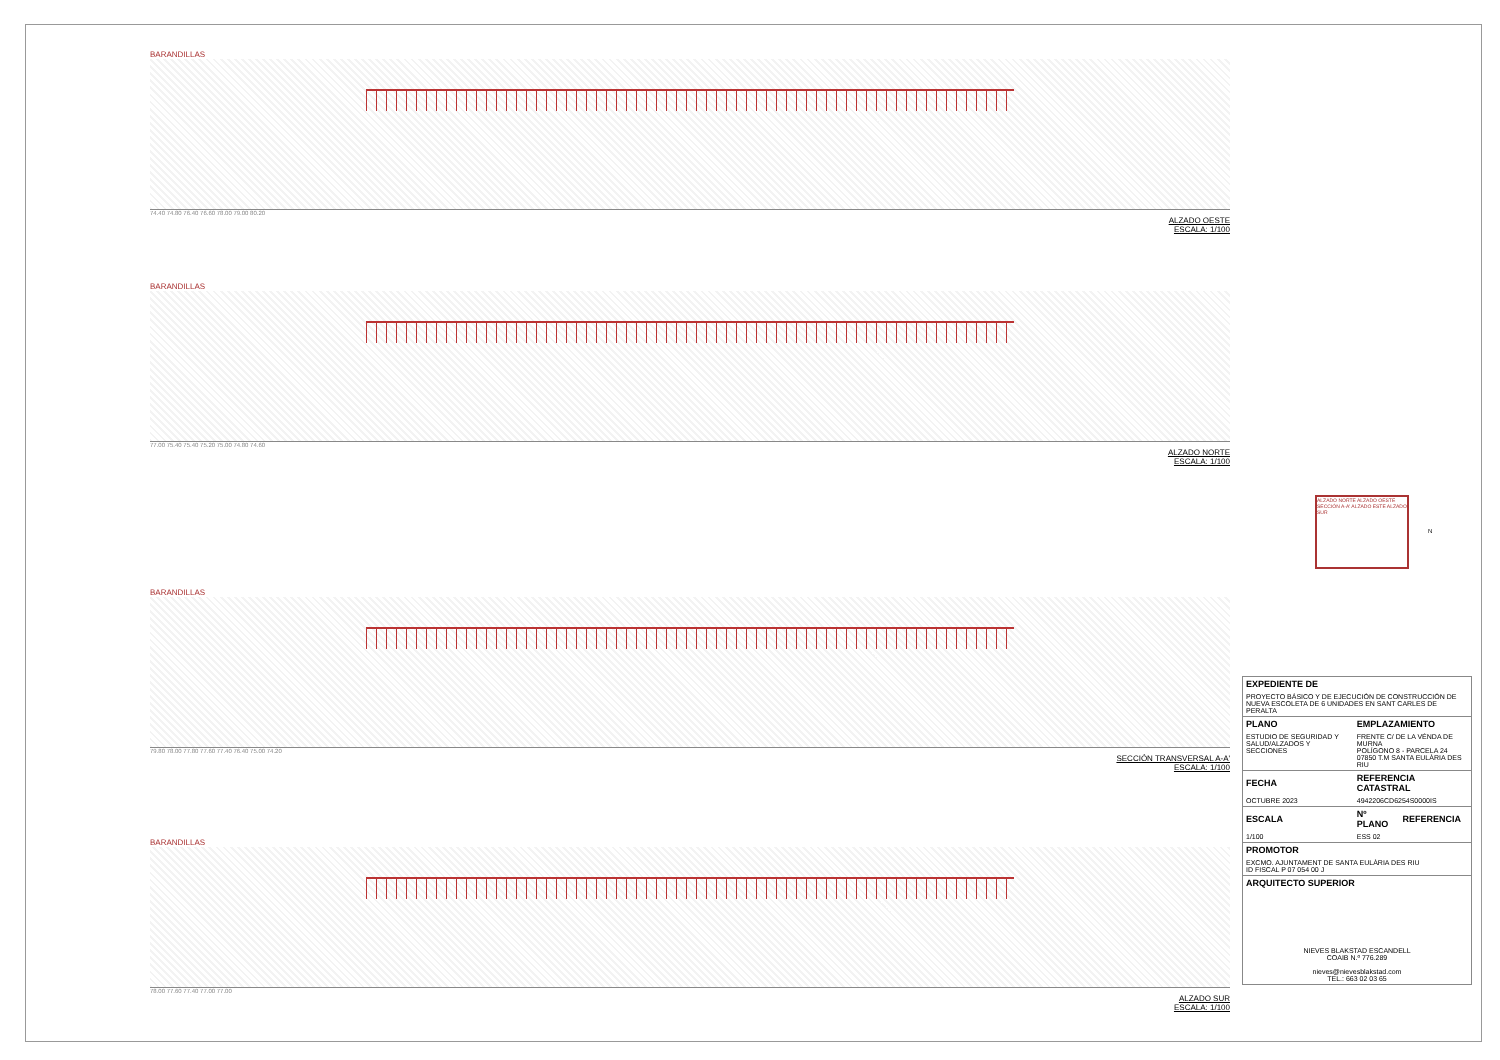BARANDILLAS
74.40 74.80 76.40 76.60 78.00 79.00 80.20
ALZADO OESTE
ESCALA: 1/100
BARANDILLAS
77.00 75.40 75.40 75.20 75.00 74.80 74.60
ALZADO NORTE
ESCALA: 1/100
ALZADO NORTE ALZADO OESTE SECCIÓN A-A' ALZADO ESTE ALZADO SUR
N
BARANDILLAS
79.80 78.00 77.80 77.60 77.40 76.40 75.00 74.20
SECCIÓN TRANSVERSAL A-A'
ESCALA: 1/100
BARANDILLAS
78.00 77.60 77.40 77.00 77.00
ALZADO SUR
ESCALA: 1/100
| EXPEDIENTE DE | | |
| --- | --- | --- |
| PROYECTO BÁSICO Y DE EJECUCIÓN DE CONSTRUCCIÓN DE NUEVA ESCOLETA DE 6 UNIDADES EN SANT CARLES DE PERALTA | | |
| PLANO | EMPLAZAMIENTO | |
| ESTUDIO DE SEGURIDAD Y SALUD/ALZADOS Y SECCIONES | FRENTE C/ DE LA VÉNDA DE MURNA POLÍGONO 8 - PARCELA 24 07850 T.M SANTA EULÀRIA DES RIU | |
| FECHA | REFERENCIA CATASTRAL | |
| OCTUBRE 2023 | 4942206CD6254S0000IS | |
| ESCALA | Nº PLANO | REFERENCIA |
| 1/100 | ESS 02 | |
| PROMOTOR | | |
| EXCMO. AJUNTAMENT DE SANTA EULÀRIA DES RIU ID FISCAL P 07 054 00 J | | |
| ARQUITECTO SUPERIOR | | |
| NIEVES BLAKSTAD ESCANDELL COAIB N.º 776.289 nieves@nievesblakstad.com TEL.: 663 02 03 65 | | |